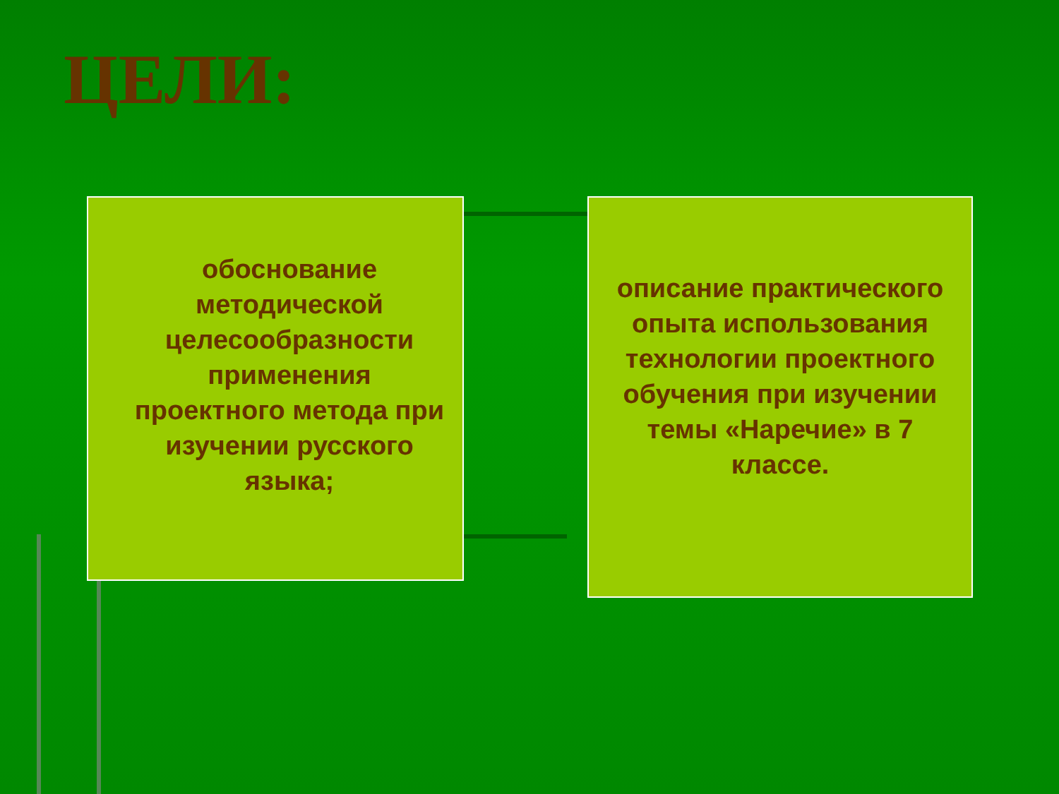ЦЕЛИ:
обоснование методической целесообразности применения проектного метода при изучении русского языка;
описание практического опыта использования технологии проектного обучения при изучении темы «Наречие» в 7 классе.